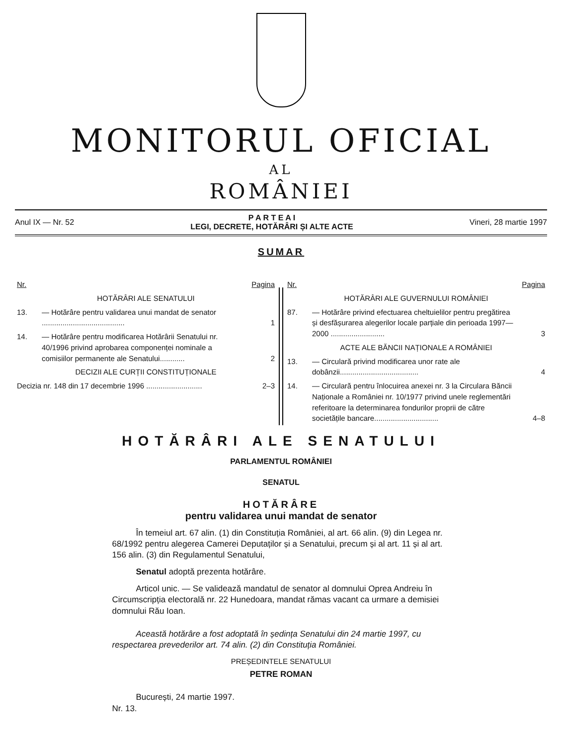MONITORUL OFICIAL
AL
ROMÂNIEI
Anul IX — Nr. 52 P A R T E A I
LEGI, DECRETE, HOTĂRÂRI ȘI ALTE ACTE Vineri, 28 martie 1997
SUMAR
| Nr. | | Pagina |
| HOTĂRÂRI ALE SENATULUI | | |
| 13. | — Hotărâre pentru validarea unui mandat de senator ........................................ | 1 |
| 14. | — Hotărâre pentru modificarea Hotărârii Senatului nr. 40/1996 privind aprobarea componenței nominale a comisiilor permanente ale Senatului............ | 2 |
| DECIZII ALE CURȚII CONSTITUȚIONALE | | |
| Decizia nr. 148 din 17 decembrie 1996 ........................... | | 2–3 |
| Nr. | | Pagina |
| HOTĂRÂRI ALE GUVERNULUI ROMÂNIEI | | |
| 87. | — Hotărâre privind efectuarea cheltuielilor pentru pregătirea și desfășurarea alegerilor locale parțiale din perioada 1997—2000 .......................... | 3 |
| ACTE ALE BĂNCII NAȚIONALE A ROMÂNIEI | | |
| 13. | — Circulară privind modificarea unor rate ale dobânzii...................................... | 4 |
| 14. | — Circulară pentru înlocuirea anexei nr. 3 la Circulara Băncii Naționale a României nr. 10/1977 privind unele reglementări referitoare la determinarea fondurilor proprii de către societățile bancare............................... | 4–8 |
HOTĂRÂRI ALE SENATULUI
PARLAMENTUL ROMÂNIEI
SENATUL
HOTĂRÂRE
pentru validarea unui mandat de senator
În temeiul art. 67 alin. (1) din Constituția României, al art. 66 alin. (9) din Legea nr. 68/1992 pentru alegerea Camerei Deputaților și a Senatului, precum și al art. 11 și al art. 156 alin. (3) din Regulamentul Senatului,
Senatul adoptă prezenta hotărâre.
Articol unic. — Se validează mandatul de senator al domnului Oprea Andreiu în Circumscripția electorală nr. 22 Hunedoara, mandat rămas vacant ca urmare a demisiei domnului Rău Ioan.
Această hotărâre a fost adoptată în ședința Senatului din 24 martie 1997, cu respectarea prevederilor art. 74 alin. (2) din Constituția României.
PREȘEDINTELE SENATULUI
PETRE ROMAN
București, 24 martie 1997.
Nr. 13.